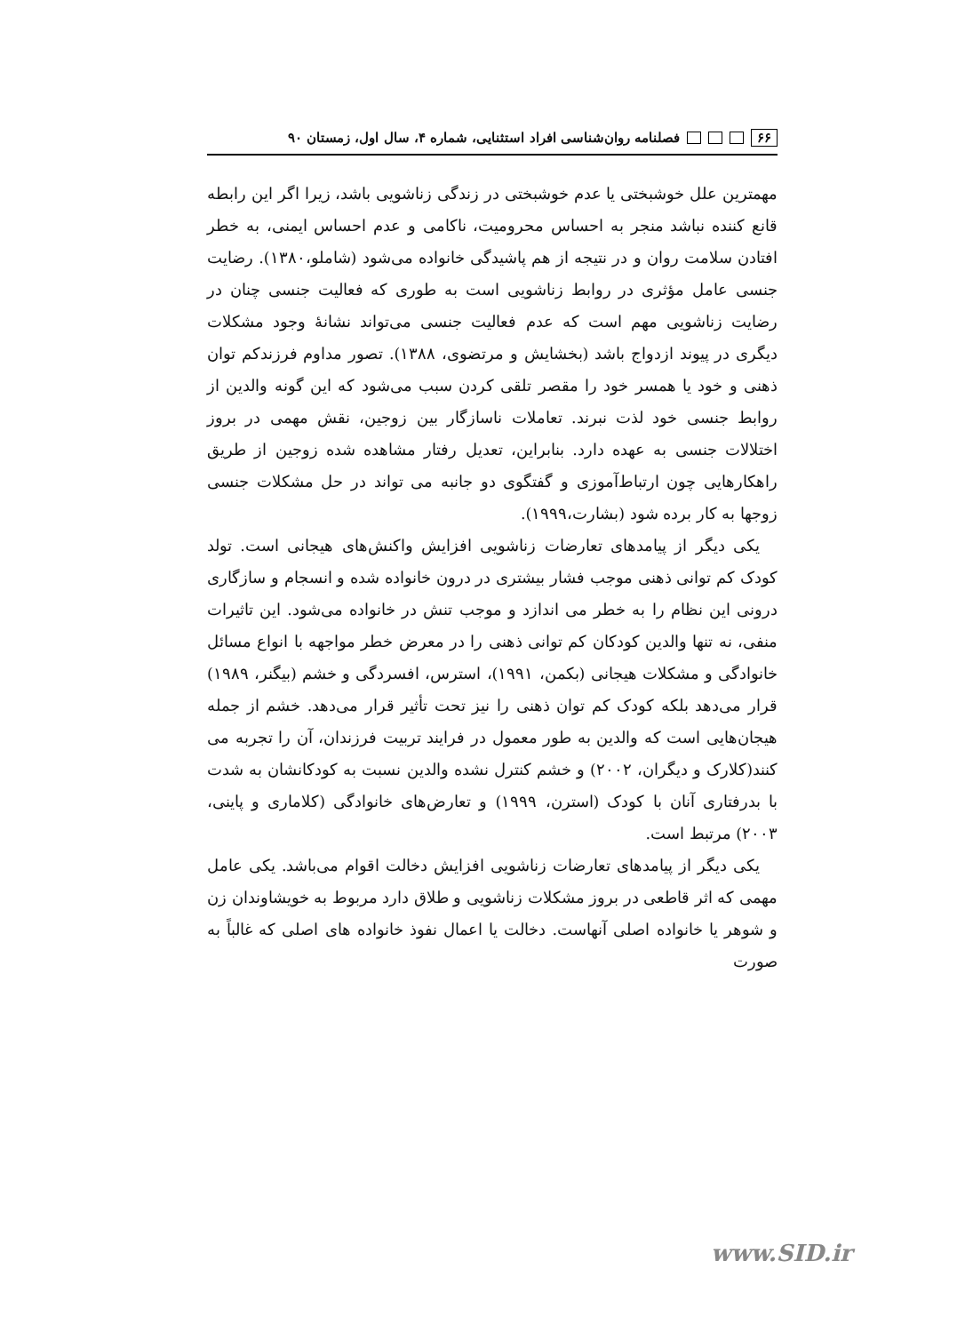۶۶ فصلنامه روان‌شناسی افراد استثنایی، شماره ۴، سال اول، زمستان ۹۰
مهمترین علل خوشبختی یا عدم خوشبختی در زندگی زناشویی باشد، زیرا اگر این رابطه قانع کننده نباشد منجر به احساس محرومیت، ناکامی و عدم احساس ایمنی، به خطر افتادن سلامت روان و در نتیجه از هم پاشیدگی خانواده می‌شود (شاملو،۱۳۸۰). رضایت جنسی عامل مؤثری در روابط زناشویی است به طوری که فعالیت جنسی چنان در رضایت زناشویی مهم است که عدم فعالیت جنسی می‌تواند نشانهٔ وجود مشکلات دیگری در پیوند ازدواج باشد (بخشایش و مرتضوی، ۱۳۸۸). تصور مداوم فرزندکم توان ذهنی و خود یا همسر خود را مقصر تلقی کردن سبب می‌شود که این گونه والدین از روابط جنسی خود لذت نبرند. تعاملات ناسازگار بین زوجین، نقش مهمی در بروز اختلالات جنسی به عهده دارد. بنابراین، تعدیل رفتار مشاهده شده زوجین از طریق راهکارهایی چون ارتباط‌آموزی و گفتگوی دو جانبه می تواند در حل مشکلات جنسی زوجها به کار برده شود (بشارت،۱۹۹۹).
یکی دیگر از پیامدهای تعارضات زناشویی افزایش واکنش‌های هیجانی است. تولد کودک کم توانی ذهنی موجب فشار بیشتری در درون خانواده شده و انسجام و سازگاری درونی این نظام را به خطر می اندازد و موجب تنش در خانواده می‌شود. این تاثیرات منفی، نه تنها والدین کودکان کم توانی ذهنی را در معرض خطر مواجهه با انواع مسائل خانوادگی و مشکلات هیجانی (بکمن، ۱۹۹۱)، استرس، افسردگی و خشم (بیگنر، ۱۹۸۹) قرار می‌دهد بلکه کودک کم توان ذهنی را نیز تحت تأثیر قرار می‌دهد. خشم از جمله هیجان‌هایی است که والدین به طور معمول در فرایند تربیت فرزندان، آن را تجربه می کنند(کلارک و دیگران، ۲۰۰۲) و خشم کنترل نشده والدین نسبت به کودکانشان به شدت با بدرفتاری آنان با کودک (استرن، ۱۹۹۹) و تعارض‌های خانوادگی (کلاماری و پاینی، ۲۰۰۳) مرتبط است.
یکی دیگر از پیامدهای تعارضات زناشویی افزایش دخالت اقوام می‌باشد. یکی عامل مهمی که اثر قاطعی در بروز مشکلات زناشویی و طلاق دارد مربوط به خویشاوندان زن و شوهر یا خانواده اصلی آنهاست. دخالت یا اعمال نفوذ خانواده های اصلی که غالباً به صورت
www.SID.ir